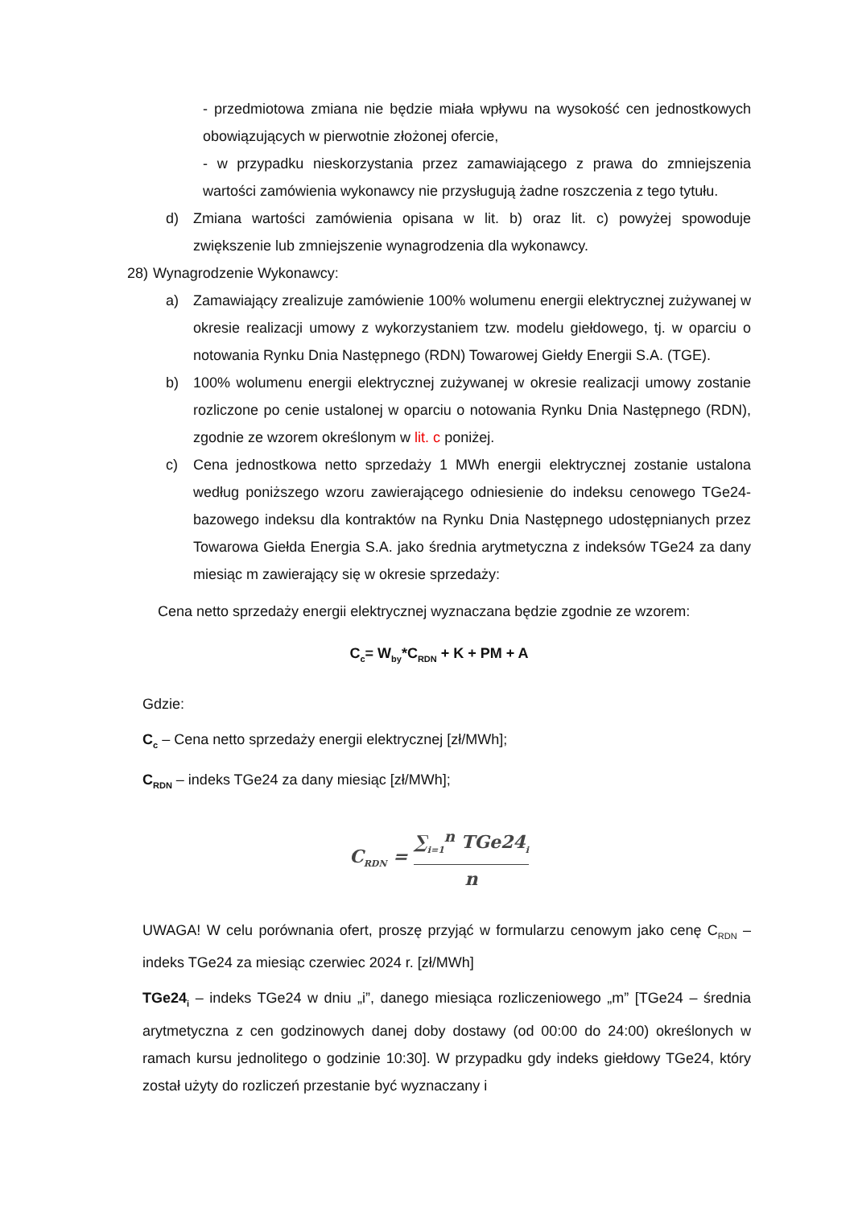- przedmiotowa zmiana nie będzie miała wpływu na wysokość cen jednostkowych obowiązujących w pierwotnie złożonej ofercie,
- w przypadku nieskorzystania przez zamawiającego z prawa do zmniejszenia wartości zamówienia wykonawcy nie przysługują żadne roszczenia z tego tytułu.
d) Zmiana wartości zamówienia opisana w lit. b) oraz lit. c) powyżej spowoduje zwiększenie lub zmniejszenie wynagrodzenia dla wykonawcy.
28) Wynagrodzenie Wykonawcy:
a) Zamawiający zrealizuje zamówienie 100% wolumenu energii elektrycznej zużywanej w okresie realizacji umowy z wykorzystaniem tzw. modelu giełdowego, tj. w oparciu o notowania Rynku Dnia Następnego (RDN) Towarowej Giełdy Energii S.A. (TGE).
b) 100% wolumenu energii elektrycznej zużywanej w okresie realizacji umowy zostanie rozliczone po cenie ustalonej w oparciu o notowania Rynku Dnia Następnego (RDN), zgodnie ze wzorem określonym w lit. c poniżej.
c) Cena jednostkowa netto sprzedaży 1 MWh energii elektrycznej zostanie ustalona według poniższego wzoru zawierającego odniesienie do indeksu cenowego TGe24-bazowego indeksu dla kontraktów na Rynku Dnia Następnego udostępnianych przez Towarowa Giełda Energia S.A. jako średnia arytmetyczna z indeksów TGe24 za dany miesiąc m zawierający się w okresie sprzedaży:
Cena netto sprzedaży energii elektrycznej wyznaczana będzie zgodnie ze wzorem:
C<sub>c</sub>= W<sub>by</sub>*C<sub>RDN</sub> + K + PM + A
Gdzie:
C<sub>c</sub> – Cena netto sprzedaży energii elektrycznej [zł/MWh];
C<sub>RDN</sub> – indeks TGe24 za dany miesiąc [zł/MWh];
C<sub>RDN</sub> = ∑<sub>i=1</sub><sup>n</sup> TGe24<sub>i</sub> n
UWAGA! W celu porównania ofert, proszę przyjąć w formularzu cenowym jako cenę C<sub>RDN</sub> – indeks TGe24 za miesiąc czerwiec 2024 r. [zł/MWh]
TGe24<sub>i</sub> – indeks TGe24 w dniu „i”, danego miesiąca rozliczeniowego „m” [TGe24 – średnia arytmetyczna z cen godzinowych danej doby dostawy (od 00:00 do 24:00) określonych w ramach kursu jednolitego o godzinie 10:30]. W przypadku gdy indeks giełdowy TGe24, który został użyty do rozliczeń przestanie być wyznaczany i